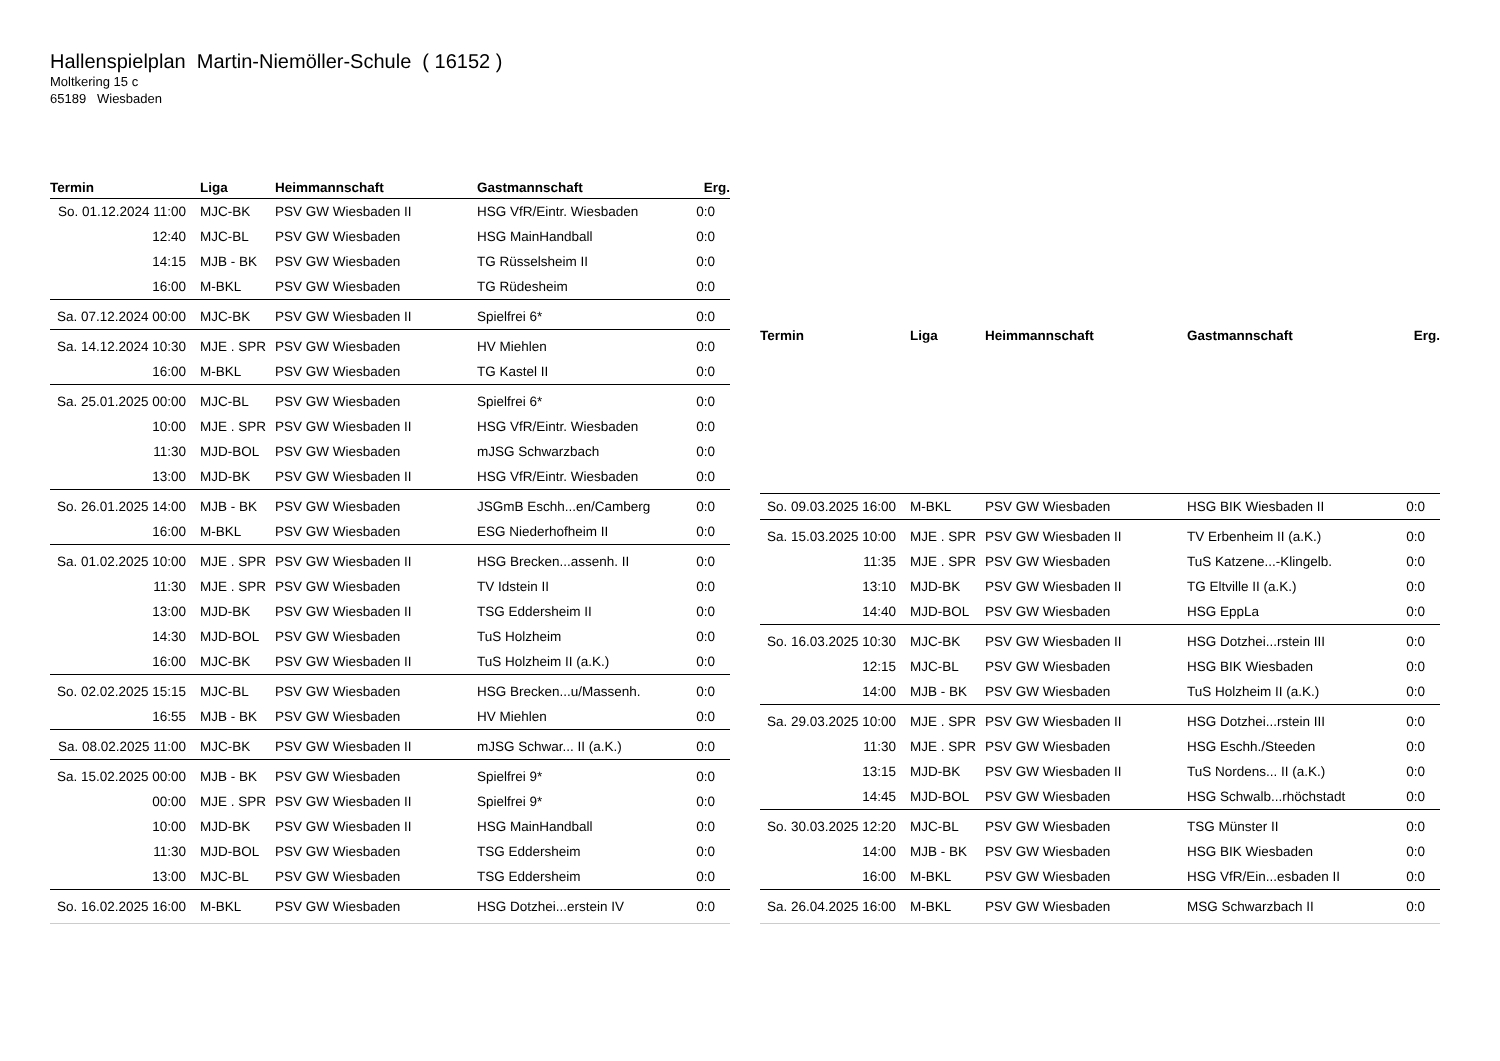Hallenspielplan Martin-Niemöller-Schule ( 16152 )
Moltkering 15 c
65189 Wiesbaden
| Termin | Liga | Heimmannschaft | Gastmannschaft | Erg. |
| --- | --- | --- | --- | --- |
| So. 01.12.2024 11:00 | MJC-BK | PSV GW Wiesbaden II | HSG VfR/Eintr. Wiesbaden | 0:0 |
| 12:40 | MJC-BL | PSV GW Wiesbaden | HSG MainHandball | 0:0 |
| 14:15 | MJB - BK | PSV GW Wiesbaden | TG Rüsselsheim II | 0:0 |
| 16:00 | M-BKL | PSV GW Wiesbaden | TG Rüdesheim | 0:0 |
| Sa. 07.12.2024 00:00 | MJC-BK | PSV GW Wiesbaden II | Spielfrei 6* | 0:0 |
| Sa. 14.12.2024 10:30 | MJE . SPR | PSV GW Wiesbaden | HV Miehlen | 0:0 |
| 16:00 | M-BKL | PSV GW Wiesbaden | TG Kastel II | 0:0 |
| Sa. 25.01.2025 00:00 | MJC-BL | PSV GW Wiesbaden | Spielfrei 6* | 0:0 |
| 10:00 | MJE . SPR | PSV GW Wiesbaden II | HSG VfR/Eintr. Wiesbaden | 0:0 |
| 11:30 | MJD-BOL | PSV GW Wiesbaden | mJSG Schwarzbach | 0:0 |
| 13:00 | MJD-BK | PSV GW Wiesbaden II | HSG VfR/Eintr. Wiesbaden | 0:0 |
| So. 26.01.2025 14:00 | MJB - BK | PSV GW Wiesbaden | JSGmB Eschh...en/Camberg | 0:0 |
| 16:00 | M-BKL | PSV GW Wiesbaden | ESG Niederhofheim II | 0:0 |
| Sa. 01.02.2025 10:00 | MJE . SPR | PSV GW Wiesbaden II | HSG Brecken...assenh. II | 0:0 |
| 11:30 | MJE . SPR | PSV GW Wiesbaden | TV Idstein II | 0:0 |
| 13:00 | MJD-BK | PSV GW Wiesbaden II | TSG Eddersheim II | 0:0 |
| 14:30 | MJD-BOL | PSV GW Wiesbaden | TuS Holzheim | 0:0 |
| 16:00 | MJC-BK | PSV GW Wiesbaden II | TuS Holzheim II (a.K.) | 0:0 |
| So. 02.02.2025 15:15 | MJC-BL | PSV GW Wiesbaden | HSG Brecken...u/Massenh. | 0:0 |
| 16:55 | MJB - BK | PSV GW Wiesbaden | HV Miehlen | 0:0 |
| Sa. 08.02.2025 11:00 | MJC-BK | PSV GW Wiesbaden II | mJSG Schwar... II (a.K.) | 0:0 |
| Sa. 15.02.2025 00:00 | MJB - BK | PSV GW Wiesbaden | Spielfrei 9* | 0:0 |
| 00:00 | MJE . SPR | PSV GW Wiesbaden II | Spielfrei 9* | 0:0 |
| 10:00 | MJD-BK | PSV GW Wiesbaden II | HSG MainHandball | 0:0 |
| 11:30 | MJD-BOL | PSV GW Wiesbaden | TSG Eddersheim | 0:0 |
| 13:00 | MJC-BL | PSV GW Wiesbaden | TSG Eddersheim | 0:0 |
| So. 16.02.2025 16:00 | M-BKL | PSV GW Wiesbaden | HSG Dotzhei...erstein IV | 0:0 |
| Termin | Liga | Heimmannschaft | Gastmannschaft | Erg. |
| --- | --- | --- | --- | --- |
| So. 09.03.2025 16:00 | M-BKL | PSV GW Wiesbaden | HSG BIK Wiesbaden II | 0:0 |
| Sa. 15.03.2025 10:00 | MJE . SPR | PSV GW Wiesbaden II | TV Erbenheim II (a.K.) | 0:0 |
| 11:35 | MJE . SPR | PSV GW Wiesbaden | TuS Katzene...-Klingelb. | 0:0 |
| 13:10 | MJD-BK | PSV GW Wiesbaden II | TG Eltville II (a.K.) | 0:0 |
| 14:40 | MJD-BOL | PSV GW Wiesbaden | HSG EppLa | 0:0 |
| So. 16.03.2025 10:30 | MJC-BK | PSV GW Wiesbaden II | HSG Dotzhei...rstein III | 0:0 |
| 12:15 | MJC-BL | PSV GW Wiesbaden | HSG BIK Wiesbaden | 0:0 |
| 14:00 | MJB - BK | PSV GW Wiesbaden | TuS Holzheim II (a.K.) | 0:0 |
| Sa. 29.03.2025 10:00 | MJE . SPR | PSV GW Wiesbaden II | HSG Dotzhei...rstein III | 0:0 |
| 11:30 | MJE . SPR | PSV GW Wiesbaden | HSG Eschh./Steeden | 0:0 |
| 13:15 | MJD-BK | PSV GW Wiesbaden II | TuS Nordens... II (a.K.) | 0:0 |
| 14:45 | MJD-BOL | PSV GW Wiesbaden | HSG Schwalb...rhöchstadt | 0:0 |
| So. 30.03.2025 12:20 | MJC-BL | PSV GW Wiesbaden | TSG Münster II | 0:0 |
| 14:00 | MJB - BK | PSV GW Wiesbaden | HSG BIK Wiesbaden | 0:0 |
| 16:00 | M-BKL | PSV GW Wiesbaden | HSG VfR/Ein...esbaden II | 0:0 |
| Sa. 26.04.2025 16:00 | M-BKL | PSV GW Wiesbaden | MSG Schwarzbach II | 0:0 |